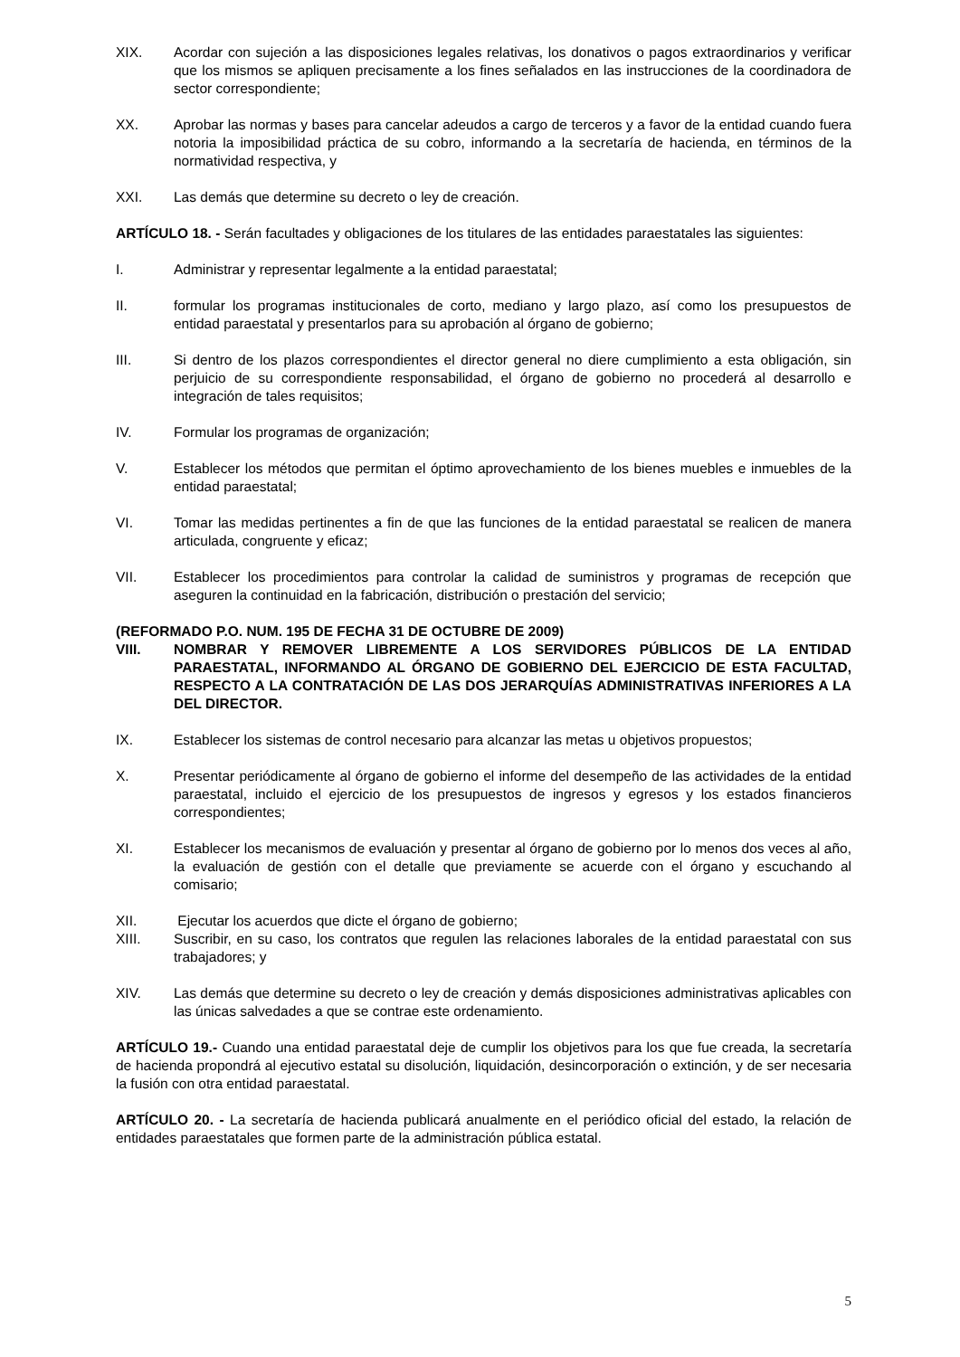XIX. Acordar con sujeción a las disposiciones legales relativas, los donativos o pagos extraordinarios y verificar que los mismos se apliquen precisamente a los fines señalados en las instrucciones de la coordinadora de sector correspondiente;
XX. Aprobar las normas y bases para cancelar adeudos a cargo de terceros y a favor de la entidad cuando fuera notoria la imposibilidad práctica de su cobro, informando a la secretaría de hacienda, en términos de la normatividad respectiva, y
XXI. Las demás que determine su decreto o ley de creación.
ARTÍCULO 18. - Serán facultades y obligaciones de los titulares de las entidades paraestatales las siguientes:
I. Administrar y representar legalmente a la entidad paraestatal;
II. formular los programas institucionales de corto, mediano y largo plazo, así como los presupuestos de entidad paraestatal y presentarlos para su aprobación al órgano de gobierno;
III. Si dentro de los plazos correspondientes el director general no diere cumplimiento a esta obligación, sin perjuicio de su correspondiente responsabilidad, el órgano de gobierno no procederá al desarrollo e integración de tales requisitos;
IV. Formular los programas de organización;
V. Establecer los métodos que permitan el óptimo aprovechamiento de los bienes muebles e inmuebles de la entidad paraestatal;
VI. Tomar las medidas pertinentes a fin de que las funciones de la entidad paraestatal se realicen de manera articulada, congruente y eficaz;
VII. Establecer los procedimientos para controlar la calidad de suministros y programas de recepción que aseguren la continuidad en la fabricación, distribución o prestación del servicio;
(REFORMADO P.O. NUM. 195 DE FECHA 31 DE OCTUBRE DE 2009)
VIII. NOMBRAR Y REMOVER LIBREMENTE A LOS SERVIDORES PÚBLICOS DE LA ENTIDAD PARAESTATAL, INFORMANDO AL ÓRGANO DE GOBIERNO DEL EJERCICIO DE ESTA FACULTAD, RESPECTO A LA CONTRATACIÓN DE LAS DOS JERARQUÍAS ADMINISTRATIVAS INFERIORES A LA DEL DIRECTOR.
IX. Establecer los sistemas de control necesario para alcanzar las metas u objetivos propuestos;
X. Presentar periódicamente al órgano de gobierno el informe del desempeño de las actividades de la entidad paraestatal, incluido el ejercicio de los presupuestos de ingresos y egresos y los estados financieros correspondientes;
XI. Establecer los mecanismos de evaluación y presentar al órgano de gobierno por lo menos dos veces al año, la evaluación de gestión con el detalle que previamente se acuerde con el órgano y escuchando al comisario;
XII. Ejecutar los acuerdos que dicte el órgano de gobierno;
XIII. Suscribir, en su caso, los contratos que regulen las relaciones laborales de la entidad paraestatal con sus trabajadores; y
XIV. Las demás que determine su decreto o ley de creación y demás disposiciones administrativas aplicables con las únicas salvedades a que se contrae este ordenamiento.
ARTÍCULO 19.- Cuando una entidad paraestatal deje de cumplir los objetivos para los que fue creada, la secretaría de hacienda propondrá al ejecutivo estatal su disolución, liquidación, desincorporación o extinción, y de ser necesaria la fusión con otra entidad paraestatal.
ARTÍCULO 20. - La secretaría de hacienda publicará anualmente en el periódico oficial del estado, la relación de entidades paraestatales que formen parte de la administración pública estatal.
5